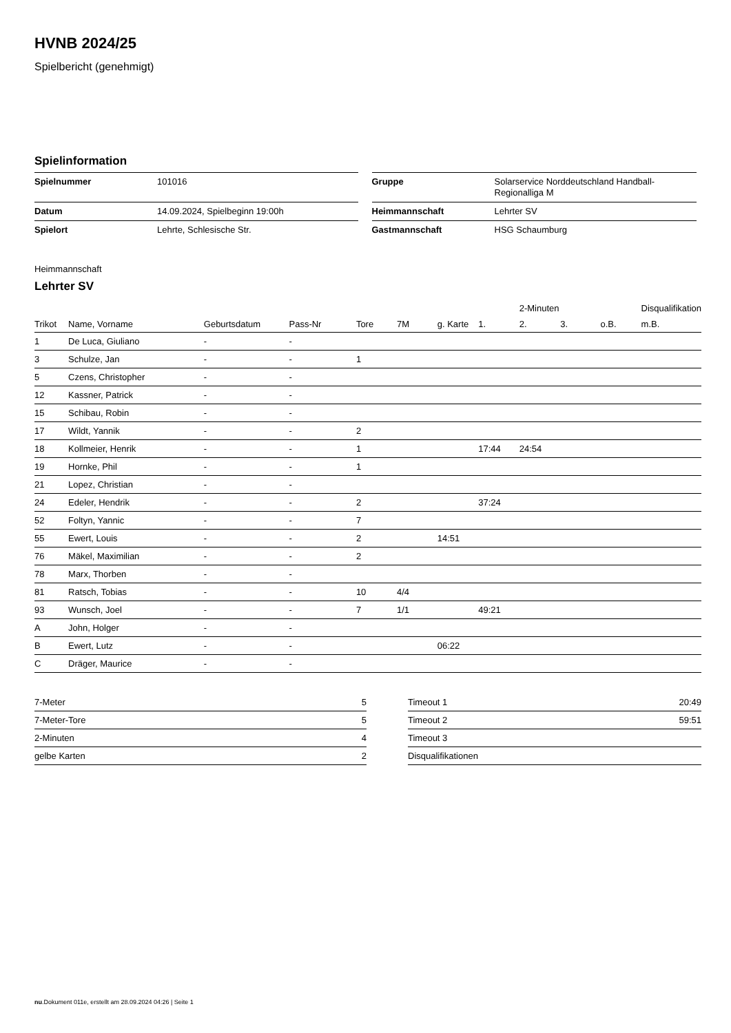HVNB 2024/25
Spielbericht (genehmigt)
Spielinformation
| Spielnummer | 101016 |
| Datum | 14.09.2024, Spielbeginn 19:00h |
| Spielort | Lehrte, Schlesische Str. |
| Gruppe | Solarservice Norddeutschland Handball- Regionalliga M |
| Heimmannschaft | Lehrter SV |
| Gastmannschaft | HSG Schaumburg |
Heimmannschaft
Lehrter SV
| | | | | | | | | 2-Minuten | | | Disqualifikation |
| --- | --- | --- | --- | --- | --- | --- | --- | --- | --- | --- | --- |
| Trikot | Name, Vorname | Geburtsdatum | Pass-Nr | Tore | 7M | g. Karte | 1. | 2. | 3. | o.B. | m.B. |
| 1 | De Luca, Giuliano | - | - | | | | | | | | |
| 3 | Schulze, Jan | - | - | 1 | | | | | | | |
| 5 | Czens, Christopher | - | - | | | | | | | | |
| 12 | Kassner, Patrick | - | - | | | | | | | | |
| 15 | Schibau, Robin | - | - | | | | | | | | |
| 17 | Wildt, Yannik | - | - | 2 | | | | | | | |
| 18 | Kollmeier, Henrik | - | - | 1 | | | 17:44 | 24:54 | | | |
| 19 | Hornke, Phil | - | - | 1 | | | | | | | |
| 21 | Lopez, Christian | - | - | | | | | | | | |
| 24 | Edeler, Hendrik | - | - | 2 | | | 37:24 | | | | |
| 52 | Foltyn, Yannic | - | - | 7 | | | | | | | |
| 55 | Ewert, Louis | - | - | 2 | | 14:51 | | | | | |
| 76 | Mäkel, Maximilian | - | - | 2 | | | | | | | |
| 78 | Marx, Thorben | - | - | | | | | | | | |
| 81 | Ratsch, Tobias | - | - | 10 | 4/4 | | | | | | |
| 93 | Wunsch, Joel | - | - | 7 | 1/1 | | 49:21 | | | | |
| A | John, Holger | - | - | | | | | | | | |
| B | Ewert, Lutz | - | - | | | 06:22 | | | | | |
| C | Dräger, Maurice | - | - | | | | | | | | |
| 7-Meter | 5 |
| 7-Meter-Tore | 5 |
| 2-Minuten | 4 |
| gelbe Karten | 2 |
| Timeout 1 | 20:49 |
| Timeout 2 | 59:51 |
| Timeout 3 | |
| Disqualifikationen | |
nu.Dokument 011e, erstellt am 28.09.2024 04:26 | Seite 1